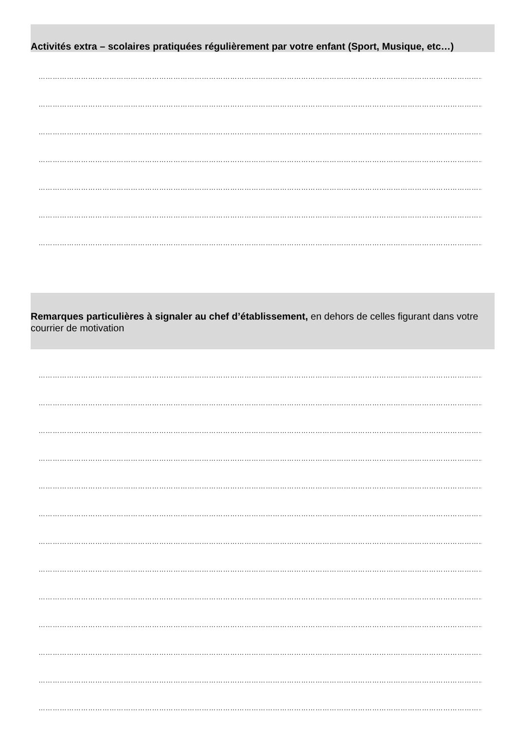Activités extra – scolaires pratiquées régulièrement par votre enfant (Sport, Musique, etc…)
………………………………………………………………………………………………………………………………………………………………………………
………………………………………………………………………………………………………………………………………………………………………………
………………………………………………………………………………………………………………………………………………………………………………
………………………………………………………………………………………………………………………………………………………………………………
………………………………………………………………………………………………………………………………………………………………………………
………………………………………………………………………………………………………………………………………………………………………………
………………………………………………………………………………………………………………………………………………………………………………
Remarques particulières à signaler au chef d’établissement, en dehors de celles figurant dans votre courrier de motivation
………………………………………………………………………………………………………………………………………………………………………………
………………………………………………………………………………………………………………………………………………………………………………
………………………………………………………………………………………………………………………………………………………………………………
………………………………………………………………………………………………………………………………………………………………………………
………………………………………………………………………………………………………………………………………………………………………………
………………………………………………………………………………………………………………………………………………………………………………
………………………………………………………………………………………………………………………………………………………………………………
………………………………………………………………………………………………………………………………………………………………………………
………………………………………………………………………………………………………………………………………………………………………………
………………………………………………………………………………………………………………………………………………………………………………
………………………………………………………………………………………………………………………………………………………………………………
………………………………………………………………………………………………………………………………………………………………………………
………………………………………………………………………………………………………………………………………………………………………………